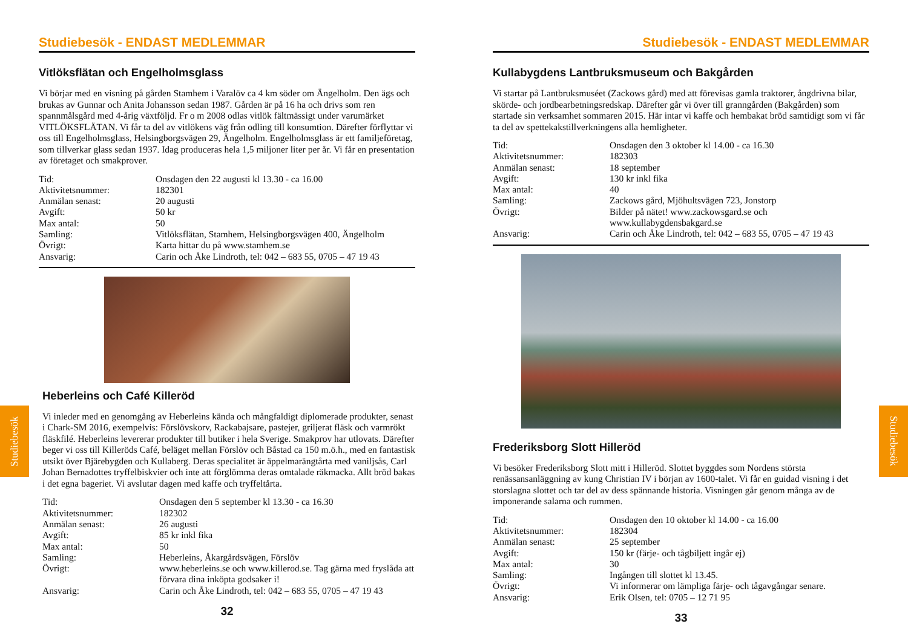Studiebesök - ENDAST MEDLEMMAR
Vitlöksflätan och Engelholmsglass
Vi börjar med en visning på gården Stamhem i Varalöv ca 4 km söder om Ängelholm. Den ägs och brukas av Gunnar och Anita Johansson sedan 1987. Gården är på 16 ha och drivs som ren spannmålsgård med 4-årig växtföljd. Fr o m 2008 odlas vitlök fältmässigt under varumärket VITLÖKSFLÄTAN. Vi får ta del av vitlökens väg från odling till konsumtion. Därefter förflyttar vi oss till Engelholmsglass, Helsingborgsvägen 29, Ängelholm. Engelholmsglass är ett familjeföretag, som tillverkar glass sedan 1937. Idag produceras hela 1,5 miljoner liter per år. Vi får en presentation av företaget och smakprover.
Tid: Onsdagen den 22 augusti kl 13.30 - ca 16.00 Aktivitetsnummer: 182301 Anmälan senast: 20 augusti Avgift: 50 kr Max antal: 50 Samling: Vitlöksflätan, Stamhem, Helsingborgsvägen 400, Ängelholm Övrigt: Karta hittar du på www.stamhem.se Ansvarig: Carin och Åke Lindroth, tel: 042 – 683 55, 0705 – 47 19 43
Heberleins och Café Killeröd
Vi inleder med en genomgång av Heberleins kända och mångfaldigt diplomerade produkter, senast i Chark-SM 2016, exempelvis: Förslövskorv, Rackabajsare, pastejer, griljerat fläsk och varmrökt fläskfilé. Heberleins levererar produkter till butiker i hela Sverige. Smakprov har utlovats. Därefter beger vi oss till Killeröds Café, beläget mellan Förslöv och Båstad ca 150 m.ö.h., med en fantastisk utsikt över Bjärebygden och Kullaberg. Deras specialitet är äppelmarängtårta med vaniljsås, Carl Johan Bernadottes tryffelbiskvier och inte att förglömma deras omtalade räkmacka. Allt bröd bakas i det egna bageriet. Vi avslutar dagen med kaffe och tryffeltårta.
Tid: Onsdagen den 5 september kl 13.30 - ca 16.30 Aktivitetsnummer: 182302 Anmälan senast: 26 augusti Avgift: 85 kr inkl fika Max antal: 50 Samling: Heberleins, Åkargårdsvägen, Förslöv Övrigt: www.heberleins.se och www.killerod.se. Tag gärna med fryslåda att förvara dina inköpta godsaker i! Ansvarig: Carin och Åke Lindroth, tel: 042 – 683 55, 0705 – 47 19 43
32
Studiebesök
Studiebesök - ENDAST MEDLEMMAR
Kullabygdens Lantbruksmuseum och Bakgården
Vi startar på Lantbruksmuséet (Zackows gård) med att förevisas gamla traktorer, ångdrivna bilar, skörde- och jordbearbetningsredskap. Därefter går vi över till granngården (Bakgården) som startade sin verksamhet sommaren 2015. Här intar vi kaffe och hembakat bröd samtidigt som vi får ta del av spettekakstillverkningens alla hemligheter.
Tid: Onsdagen den 3 oktober kl 14.00 - ca 16.30 Aktivitetsnummer: 182303 Anmälan senast: 18 september Avgift: 130 kr inkl fika Max antal: 40 Samling: Zackows gård, Mjöhultsvägen 723, Jonstorp Övrigt: Bilder på nätet! www.zackowsgard.se och www.kullabygdensbakgard.se Ansvarig: Carin och Åke Lindroth, tel: 042 – 683 55, 0705 – 47 19 43
Frederiksborg Slott Hilleröd
Vi besöker Frederiksborg Slott mitt i Hilleröd. Slottet byggdes som Nordens största renässansanläggning av kung Christian IV i början av 1600-talet. Vi får en guidad visning i det storslagna slottet och tar del av dess spännande historia. Visningen går genom många av de imponerande salarna och rummen.
Tid: Onsdagen den 10 oktober kl 14.00 - ca 16.00 Aktivitetsnummer: 182304 Anmälan senast: 25 september Avgift: 150 kr (färje- och tågbiljett ingår ej) Max antal: 30 Samling: Ingången till slottet kl 13.45. Övrigt: Vi informerar om lämpliga färje- och tågavgångar senare. Ansvarig: Erik Olsen, tel: 0705 – 12 71 95
33
Studiebesök